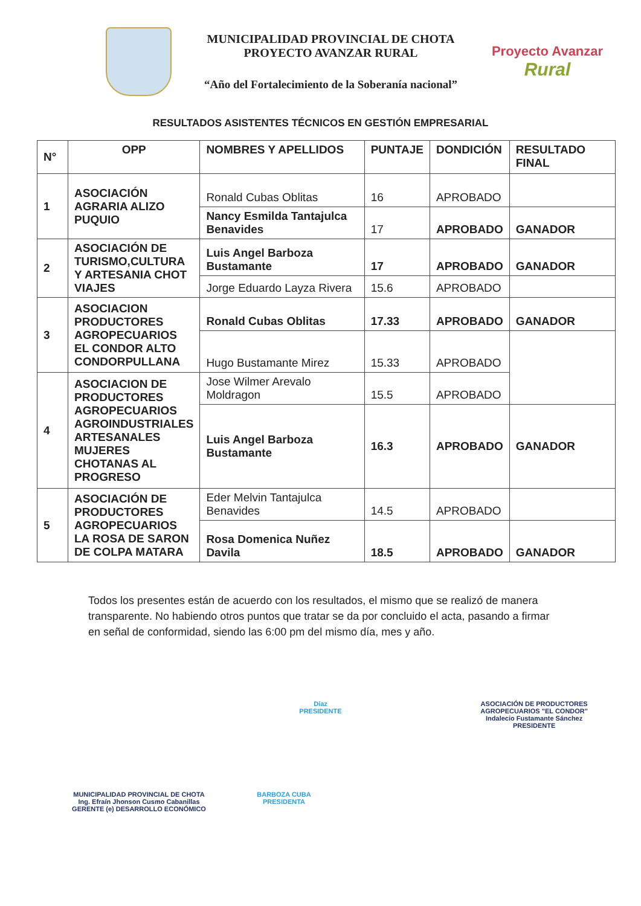MUNICIPALIDAD PROVINCIAL DE CHOTA
PROYECTO AVANZAR RURAL
“Año del Fortalecimiento de la Soberanía nacional”
Proyecto Avanzar
Rural
RESULTADOS ASISTENTES TÉCNICOS EN GESTIÓN EMPRESARIAL
| N° | OPP | NOMBRES Y APELLIDOS | PUNTAJE | DONDICIÓN | RESULTADO FINAL |
| --- | --- | --- | --- | --- | --- |
| 1 | ASOCIACIÓN AGRARIA ALIZO PUQUIO | Ronald Cubas Oblitas | 16 | APROBADO | |
| | | Nancy Esmilda Tantajulca Benavides | 17 | APROBADO | GANADOR |
| 2 | ASOCIACIÓN DE TURISMO,CULTURA Y ARTESANIA CHOT VIAJES | Luis Angel Barboza Bustamante | 17 | APROBADO | GANADOR |
| | | Jorge Eduardo Layza Rivera | 15.6 | APROBADO | |
| 3 | ASOCIACION PRODUCTORES AGROPECUARIOS EL CONDOR ALTO CONDORPULLANA | Ronald Cubas Oblitas | 17.33 | APROBADO | GANADOR |
| | | Hugo Bustamante Mirez | 15.33 | APROBADO | |
| 4 | ASOCIACION DE PRODUCTORES AGROPECUARIOS AGROINDUSTRIALES ARTESANALES MUJERES CHOTANAS AL PROGRESO | Jose Wilmer Arevalo Moldragon | 15.5 | APROBADO | |
| | | Luis Angel Barboza Bustamante | 16.3 | APROBADO | GANADOR |
| 5 | ASOCIACIÓN DE PRODUCTORES AGROPECUARIOS LA ROSA DE SARON DE COLPA MATARA | Eder Melvin Tantajulca Benavides | 14.5 | APROBADO | |
| | | Rosa Domenica Nuñez Davila | 18.5 | APROBADO | GANADOR |
Todos los presentes están de acuerdo con los resultados, el mismo que se realizó de manera transparente. No habiendo otros puntos que tratar se da por concluido el acta, pasando a firmar en señal de conformidad, siendo las 6:00 pm del mismo día, mes y año.
Díaz
PRESIDENTE
ASOCIACIÓN DE PRODUCTORES AGROPECUARIOS "EL CONDOR"
Indalecio Fustamante Sánchez
PRESIDENTE
MUNICIPALIDAD PROVINCIAL DE CHOTA
Ing. Efraín Jhonson Cusmo Cabanillas
GERENTE (e) DESARROLLO ECONÓMICO
BARBOZA CUBA
PRESIDENTA